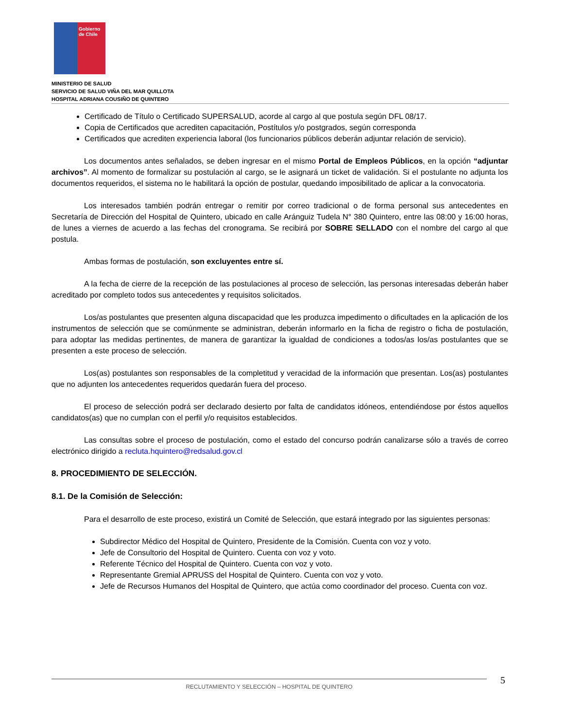Gobierno de Chile
MINISTERIO DE SALUD
SERVICIO DE SALUD VIÑA DEL MAR QUILLOTA
HOSPITAL ADRIANA COUSIÑO DE QUINTERO
Certificado de Título o Certificado SUPERSALUD, acorde al cargo al que postula según DFL 08/17.
Copia de Certificados que acrediten capacitación, Postítulos y/o postgrados, según corresponda
Certificados que acrediten experiencia laboral (los funcionarios públicos deberán adjuntar relación de servicio).
Los documentos antes señalados, se deben ingresar en el mismo Portal de Empleos Públicos, en la opción “adjuntar archivos”. Al momento de formalizar su postulación al cargo, se le asignará un ticket de validación. Si el postulante no adjunta los documentos requeridos, el sistema no le habilitará la opción de postular, quedando imposibilitado de aplicar a la convocatoria.
Los interesados también podrán entregar o remitir por correo tradicional o de forma personal sus antecedentes en Secretaría de Dirección del Hospital de Quintero, ubicado en calle Aránguiz Tudela N° 380 Quintero, entre las 08:00 y 16:00 horas, de lunes a viernes de acuerdo a las fechas del cronograma. Se recibirá por SOBRE SELLADO con el nombre del cargo al que postula.
Ambas formas de postulación, son excluyentes entre sí.
A la fecha de cierre de la recepción de las postulaciones al proceso de selección, las personas interesadas deberán haber acreditado por completo todos sus antecedentes y requisitos solicitados.
Los/as postulantes que presenten alguna discapacidad que les produzca impedimento o dificultades en la aplicación de los instrumentos de selección que se comúnmente se administran, deberán informarlo en la ficha de registro o ficha de postulación, para adoptar las medidas pertinentes, de manera de garantizar la igualdad de condiciones a todos/as los/as postulantes que se presenten a este proceso de selección.
Los(as) postulantes son responsables de la completitud y veracidad de la información que presentan. Los(as) postulantes que no adjunten los antecedentes requeridos quedarán fuera del proceso.
El proceso de selección podrá ser declarado desierto por falta de candidatos idóneos, entendiéndose por éstos aquellos candidatos(as) que no cumplan con el perfil y/o requisitos establecidos.
Las consultas sobre el proceso de postulación, como el estado del concurso podrán canalizarse sólo a través de correo electrónico dirigido a recluta.hquintero@redsalud.gov.cl
8. PROCEDIMIENTO DE SELECCIÓN.
8.1. De la Comisión de Selección:
Para el desarrollo de este proceso, existirá un Comité de Selección, que estará integrado por las siguientes personas:
Subdirector Médico del Hospital de Quintero, Presidente de la Comisión. Cuenta con voz y voto.
Jefe de Consultorio del Hospital de Quintero. Cuenta con voz y voto.
Referente Técnico del Hospital de Quintero. Cuenta con voz y voto.
Representante Gremial APRUSS del Hospital de Quintero. Cuenta con voz y voto.
Jefe de Recursos Humanos del Hospital de Quintero, que actúa como coordinador del proceso. Cuenta con voz.
RECLUTAMIENTO Y SELECCIÓN – HOSPITAL DE QUINTERO 5